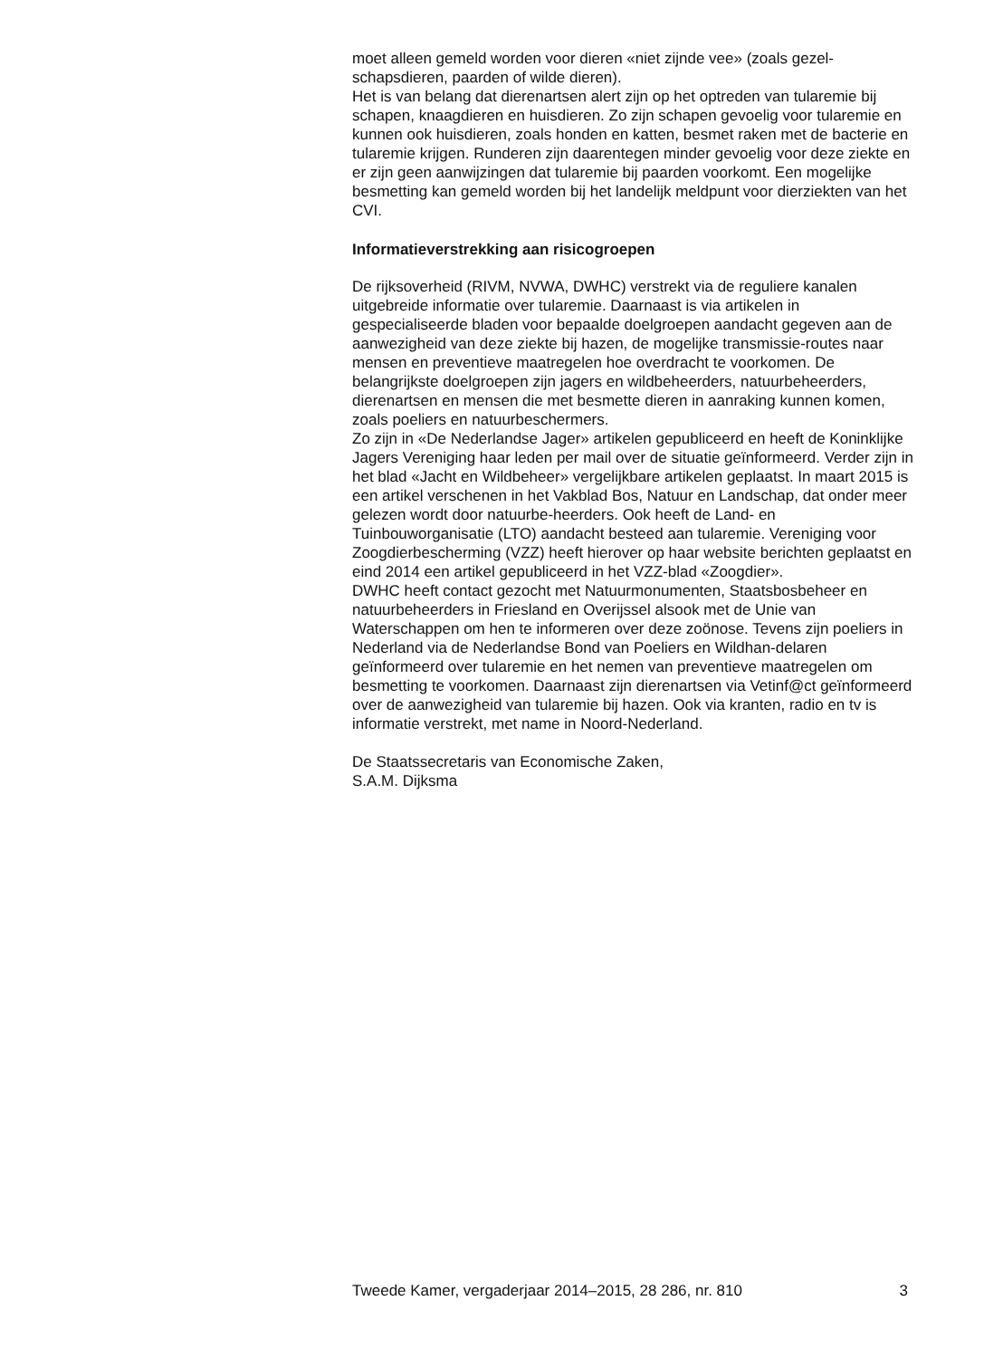moet alleen gemeld worden voor dieren «niet zijnde vee» (zoals gezel-schapsdieren, paarden of wilde dieren).
Het is van belang dat dierenartsen alert zijn op het optreden van tularemie bij schapen, knaagdieren en huisdieren. Zo zijn schapen gevoelig voor tularemie en kunnen ook huisdieren, zoals honden en katten, besmet raken met de bacterie en tularemie krijgen. Runderen zijn daarentegen minder gevoelig voor deze ziekte en er zijn geen aanwijzingen dat tularemie bij paarden voorkomt. Een mogelijke besmetting kan gemeld worden bij het landelijk meldpunt voor dierziekten van het CVI.
Informatieverstrekking aan risicogroepen
De rijksoverheid (RIVM, NVWA, DWHC) verstrekt via de reguliere kanalen uitgebreide informatie over tularemie. Daarnaast is via artikelen in gespecialiseerde bladen voor bepaalde doelgroepen aandacht gegeven aan de aanwezigheid van deze ziekte bij hazen, de mogelijke transmissie-routes naar mensen en preventieve maatregelen hoe overdracht te voorkomen. De belangrijkste doelgroepen zijn jagers en wildbeheerders, natuurbeheerders, dierenartsen en mensen die met besmette dieren in aanraking kunnen komen, zoals poeliers en natuurbeschermers.
Zo zijn in «De Nederlandse Jager» artikelen gepubliceerd en heeft de Koninklijke Jagers Vereniging haar leden per mail over de situatie geïnformeerd. Verder zijn in het blad «Jacht en Wildbeheer» vergelijkbare artikelen geplaatst. In maart 2015 is een artikel verschenen in het Vakblad Bos, Natuur en Landschap, dat onder meer gelezen wordt door natuurbe-heerders. Ook heeft de Land- en Tuinbouworganisatie (LTO) aandacht besteed aan tularemie. Vereniging voor Zoogdierbescherming (VZZ) heeft hierover op haar website berichten geplaatst en eind 2014 een artikel gepubliceerd in het VZZ-blad «Zoogdier».
DWHC heeft contact gezocht met Natuurmonumenten, Staatsbosbeheer en natuurbeheerders in Friesland en Overijssel alsook met de Unie van Waterschappen om hen te informeren over deze zoönose. Tevens zijn poeliers in Nederland via de Nederlandse Bond van Poeliers en Wildhan-delaren geïnformeerd over tularemie en het nemen van preventieve maatregelen om besmetting te voorkomen. Daarnaast zijn dierenartsen via Vetinf@ct geïnformeerd over de aanwezigheid van tularemie bij hazen. Ook via kranten, radio en tv is informatie verstrekt, met name in Noord-Nederland.
De Staatssecretaris van Economische Zaken,
S.A.M. Dijksma
Tweede Kamer, vergaderjaar 2014–2015, 28 286, nr. 810 3